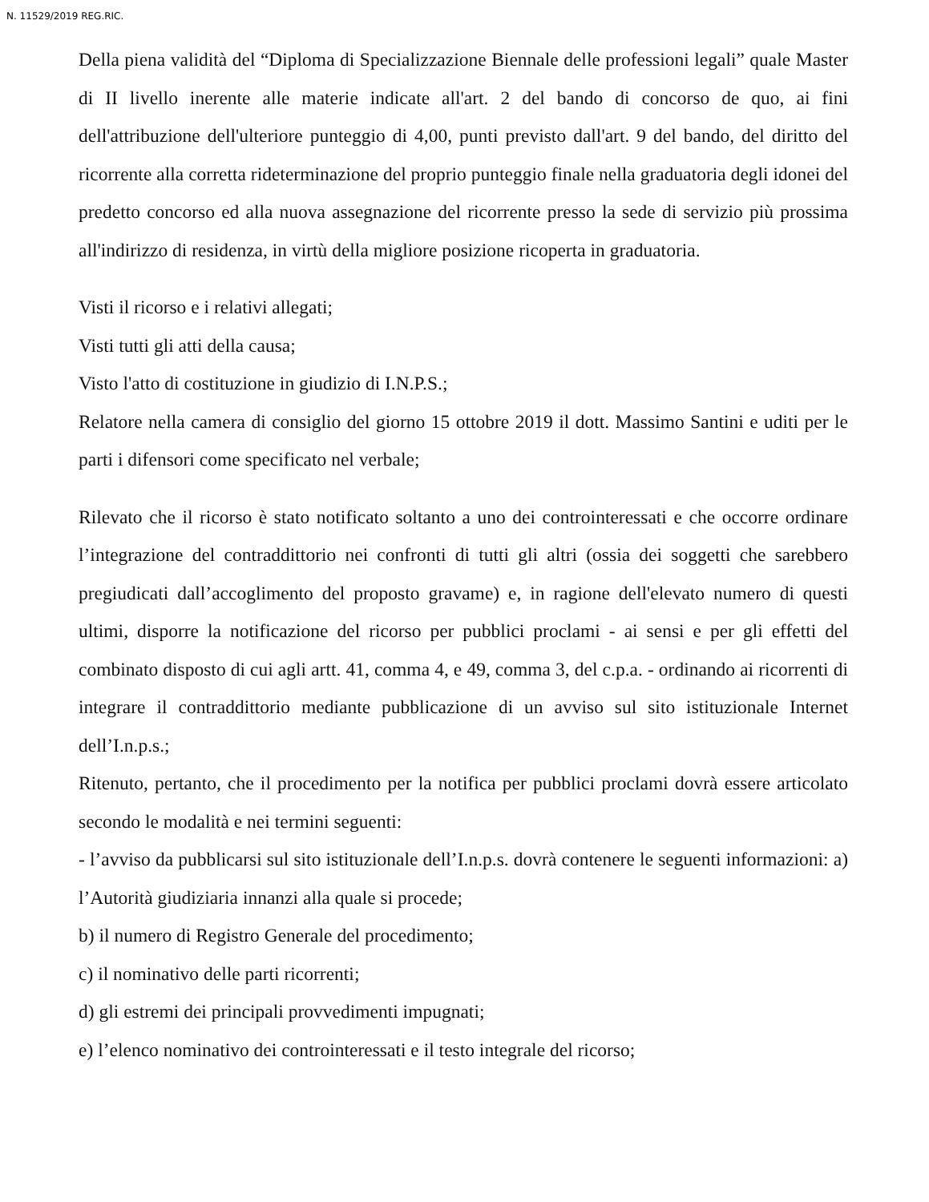N. 11529/2019 REG.RIC.
Della piena validità del “Diploma di Specializzazione Biennale delle professioni legali” quale Master di II livello inerente alle materie indicate all'art. 2 del bando di concorso de quo, ai fini dell'attribuzione dell'ulteriore punteggio di 4,00, punti previsto dall'art. 9 del bando, del diritto del ricorrente alla corretta rideterminazione del proprio punteggio finale nella graduatoria degli idonei del predetto concorso ed alla nuova assegnazione del ricorrente presso la sede di servizio più prossima all'indirizzo di residenza, in virtù della migliore posizione ricoperta in graduatoria.
Visti il ricorso e i relativi allegati;
Visti tutti gli atti della causa;
Visto l'atto di costituzione in giudizio di I.N.P.S.;
Relatore nella camera di consiglio del giorno 15 ottobre 2019 il dott. Massimo Santini e uditi per le parti i difensori come specificato nel verbale;
Rilevato che il ricorso è stato notificato soltanto a uno dei controinteressati e che occorre ordinare l’integrazione del contraddittorio nei confronti di tutti gli altri (ossia dei soggetti che sarebbero pregiudicati dall’accoglimento del proposto gravame) e, in ragione dell'elevato numero di questi ultimi, disporre la notificazione del ricorso per pubblici proclami - ai sensi e per gli effetti del combinato disposto di cui agli artt. 41, comma 4, e 49, comma 3, del c.p.a. - ordinando ai ricorrenti di integrare il contraddittorio mediante pubblicazione di un avviso sul sito istituzionale Internet dell’I.n.p.s.;
Ritenuto, pertanto, che il procedimento per la notifica per pubblici proclami dovrà essere articolato secondo le modalità e nei termini seguenti:
- l’avviso da pubblicarsi sul sito istituzionale dell’I.n.p.s. dovrà contenere le seguenti informazioni: a) l’Autorità giudiziaria innanzi alla quale si procede;
b) il numero di Registro Generale del procedimento;
c) il nominativo delle parti ricorrenti;
d) gli estremi dei principali provvedimenti impugnati;
e) l’elenco nominativo dei controinteressati e il testo integrale del ricorso;